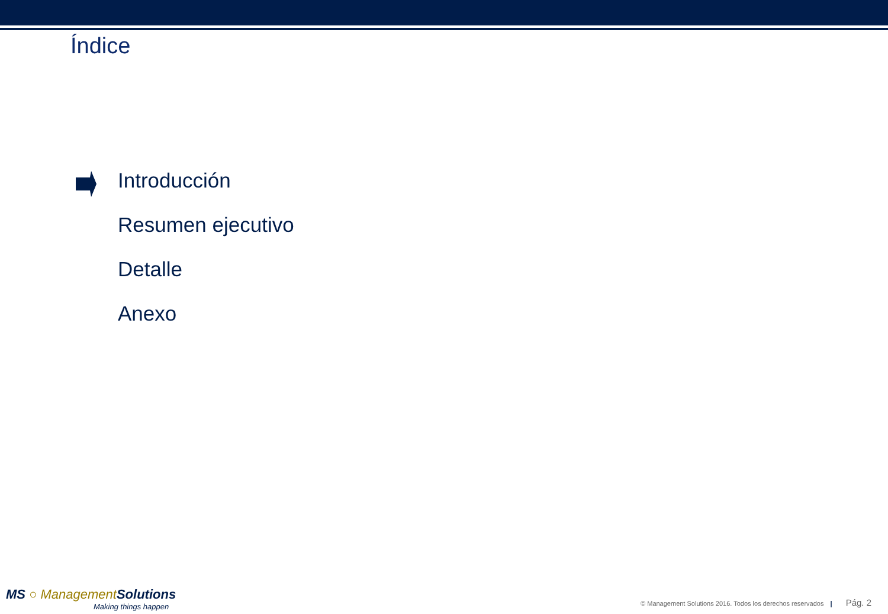Índice
Introducción
Resumen ejecutivo
Detalle
Anexo
MS ○ Management Solutions
Making things happen
© Management Solutions 2016. Todos los derechos reservados | Pág. 2